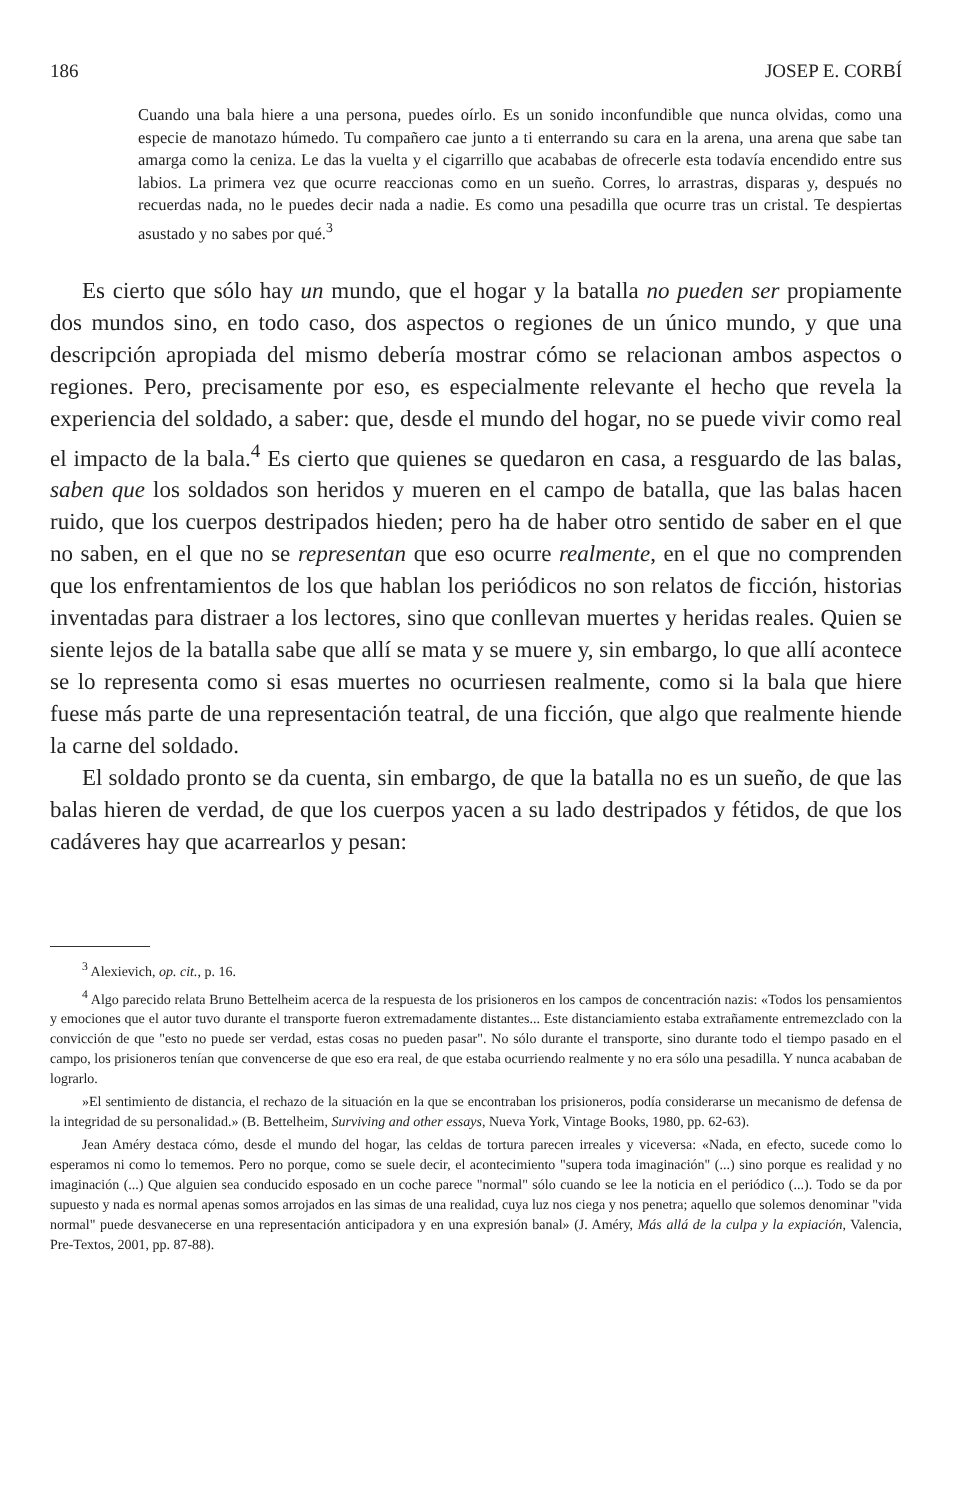186 JOSEP E. CORBÍ
Cuando una bala hiere a una persona, puedes oírlo. Es un sonido inconfundible que nunca olvidas, como una especie de manotazo húmedo. Tu compañero cae junto a ti enterrando su cara en la arena, una arena que sabe tan amarga como la ceniza. Le das la vuelta y el cigarrillo que acababas de ofrecerle esta todavía encendido entre sus labios. La primera vez que ocurre reaccionas como en un sueño. Corres, lo arrastras, disparas y, después no recuerdas nada, no le puedes decir nada a nadie. Es como una pesadilla que ocurre tras un cristal. Te despiertas asustado y no sabes por qué.<sup>3</sup>
Es cierto que sólo hay un mundo, que el hogar y la batalla no pueden ser propiamente dos mundos sino, en todo caso, dos aspectos o regiones de un único mundo, y que una descripción apropiada del mismo debería mostrar cómo se relacionan ambos aspectos o regiones. Pero, precisamente por eso, es especialmente relevante el hecho que revela la experiencia del soldado, a saber: que, desde el mundo del hogar, no se puede vivir como real el impacto de la bala.<sup>4</sup> Es cierto que quienes se quedaron en casa, a resguardo de las balas, saben que los soldados son heridos y mueren en el campo de batalla, que las balas hacen ruido, que los cuerpos destripados hieden; pero ha de haber otro sentido de saber en el que no saben, en el que no se representan que eso ocurre realmente, en el que no comprenden que los enfrentamientos de los que hablan los periódicos no son relatos de ficción, historias inventadas para distraer a los lectores, sino que conllevan muertes y heridas reales. Quien se siente lejos de la batalla sabe que allí se mata y se muere y, sin embargo, lo que allí acontece se lo representa como si esas muertes no ocurriesen realmente, como si la bala que hiere fuese más parte de una representación teatral, de una ficción, que algo que realmente hiende la carne del soldado.
El soldado pronto se da cuenta, sin embargo, de que la batalla no es un sueño, de que las balas hieren de verdad, de que los cuerpos yacen a su lado destripados y fétidos, de que los cadáveres hay que acarrearlos y pesan:
<sup>3</sup> Alexievich, op. cit., p. 16.
<sup>4</sup> Algo parecido relata Bruno Bettelheim acerca de la respuesta de los prisioneros en los campos de concentración nazis: «Todos los pensamientos y emociones que el autor tuvo durante el transporte fueron extremadamente distantes... Este distanciamiento estaba extrañamente entremezclado con la convicción de que "esto no puede ser verdad, estas cosas no pueden pasar". No sólo durante el transporte, sino durante todo el tiempo pasado en el campo, los prisioneros tenían que convencerse de que eso era real, de que estaba ocurriendo realmente y no era sólo una pesadilla. Y nunca acababan de lograrlo.
»El sentimiento de distancia, el rechazo de la situación en la que se encontraban los prisioneros, podía considerarse un mecanismo de defensa de la integridad de su personalidad.» (B. Bettelheim, Surviving and other essays, Nueva York, Vintage Books, 1980, pp. 62-63).
Jean Améry destaca cómo, desde el mundo del hogar, las celdas de tortura parecen irreales y viceversa: «Nada, en efecto, sucede como lo esperamos ni como lo tememos. Pero no porque, como se suele decir, el acontecimiento "supera toda imaginación" (...) sino porque es realidad y no imaginación (...) Que alguien sea conducido esposado en un coche parece "normal" sólo cuando se lee la noticia en el periódico (...). Todo se da por supuesto y nada es normal apenas somos arrojados en las simas de una realidad, cuya luz nos ciega y nos penetra; aquello que solemos denominar "vida normal" puede desvanecerse en una representación anticipadora y en una expresión banal» (J. Améry, Más allá de la culpa y la expiación, Valencia, Pre-Textos, 2001, pp. 87-88).